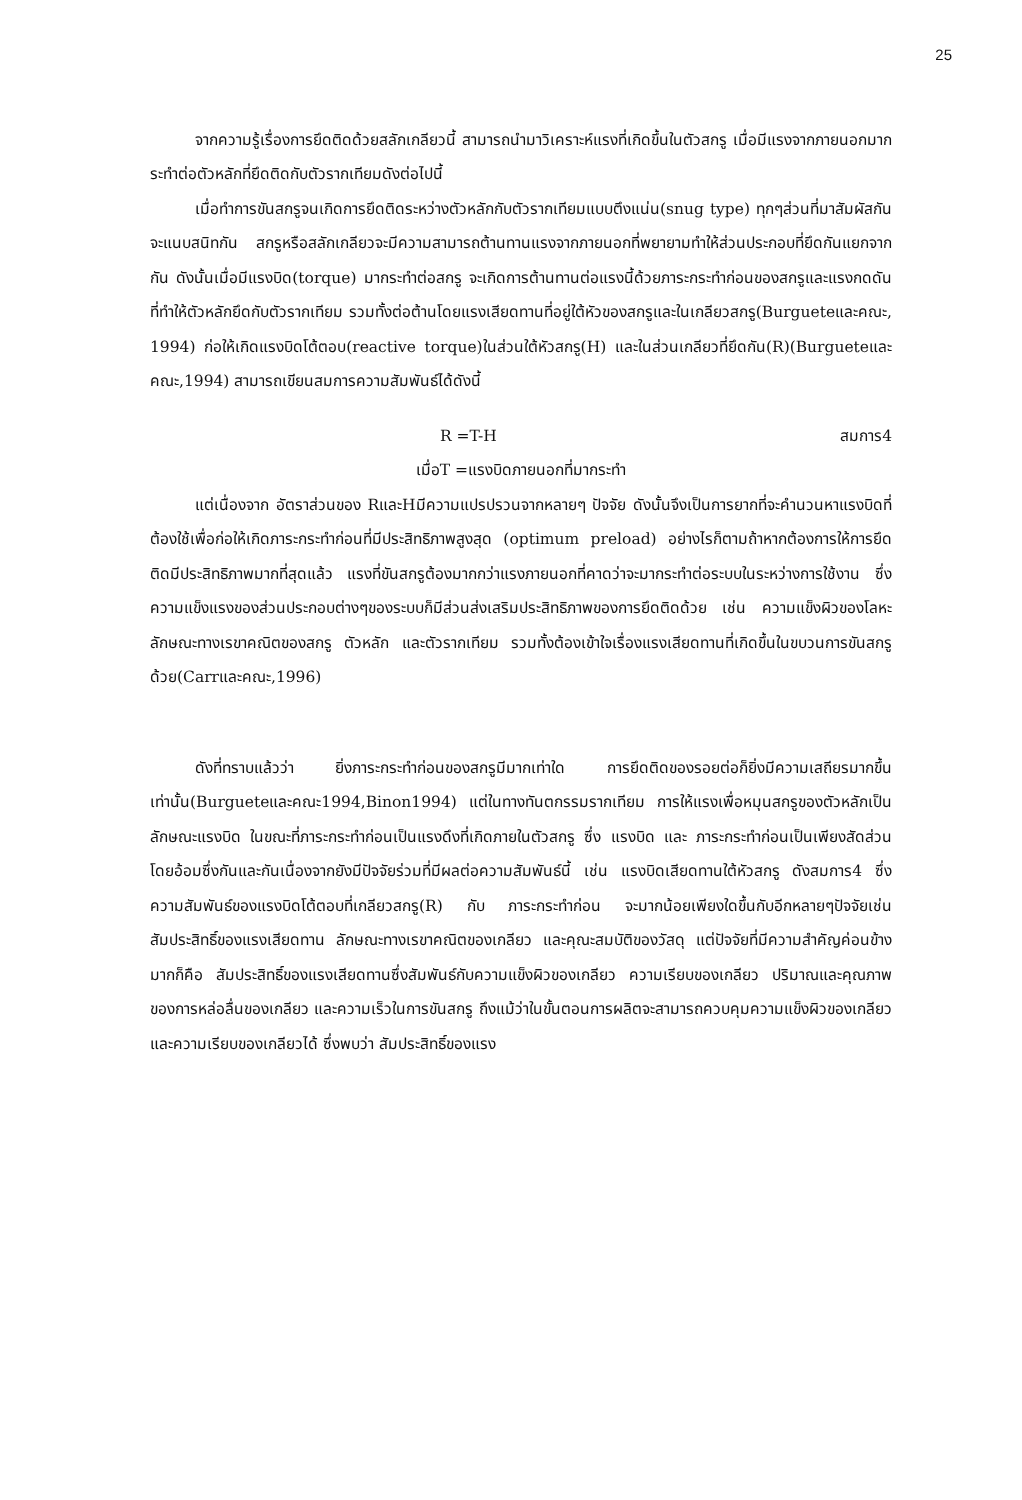25
จากความรู้เรื่องการยึดติดด้วยสลักเกลียวนี้ สามารถนำมาวิเคราะห์แรงที่เกิดขึ้นในตัวสกรู เมื่อมีแรงจากภายนอกมากระทำต่อตัวหลักที่ยึดติดกับตัวรากเทียมดังต่อไปนี้
เมื่อทำการขันสกรูจนเกิดการยึดติดระหว่างตัวหลักกับตัวรากเทียมแบบตึงแน่น(snug type) ทุกๆส่วนที่มาสัมผัสกันจะแนบสนิทกัน สกรูหรือสลักเกลียวจะมีความสามารถต้านทานแรงจากภายนอกที่พยายามทำให้ส่วนประกอบที่ยึดกันแยกจากกัน ดังนั้นเมื่อมีแรงบิด(torque) มากระทำต่อสกรู จะเกิดการต้านทานต่อแรงนี้ด้วยภาระกระทำก่อนของสกรูและแรงกดดันที่ทำให้ตัวหลักยึดกับตัวรากเทียม รวมทั้งต่อต้านโดยแรงเสียดทานที่อยู่ใต้หัวของสกรูและในเกลียวสกรู(Burgueteและคณะ, 1994) ก่อให้เกิดแรงบิดโต้ตอบ(reactive torque)ในส่วนใต้หัวสกรู(H) และในส่วนเกลียวที่ยึดกัน(R)(Burgueteและคณะ,1994) สามารถเขียนสมการความสัมพันธ์ได้ดังนี้
R =T-H สมการ4
เมื่อT =แรงบิดภายนอกที่มากระทำ
แต่เนื่องจาก อัตราส่วนของ RและHมีความแปรปรวนจากหลายๆ ปัจจัย ดังนั้นจึงเป็นการยากที่จะคำนวนหาแรงบิดที่ต้องใช้เพื่อก่อให้เกิดภาระกระทำก่อนที่มีประสิทธิภาพสูงสุด (optimum preload) อย่างไรก็ตามถ้าหากต้องการให้การยึดติดมีประสิทธิภาพมากที่สุดแล้ว แรงที่ขันสกรูต้องมากกว่าแรงภายนอกที่คาดว่าจะมากระทำต่อระบบในระหว่างการใช้งาน ซึ่งความแข็งแรงของส่วนประกอบต่างๆของระบบก็มีส่วนส่งเสริมประสิทธิภาพของการยึดติดด้วย เช่น ความแข็งผิวของโลหะ ลักษณะทางเรขาคณิตของสกรู ตัวหลัก และตัวรากเทียม รวมทั้งต้องเข้าใจเรื่องแรงเสียดทานที่เกิดขึ้นในขบวนการขันสกรูด้วย(Carrและคณะ,1996)
ดังที่ทราบแล้วว่า ยิ่งภาระกระทำก่อนของสกรูมีมากเท่าใด การยึดติดของรอยต่อก็ยิ่งมีความเสถียรมากขึ้นเท่านั้น(Burgueteและคณะ1994,Binon1994) แต่ในทางทันตกรรมรากเทียม การให้แรงเพื่อหมุนสกรูของตัวหลักเป็นลักษณะแรงบิด ในขณะที่ภาระกระทำก่อนเป็นแรงดึงที่เกิดภายในตัวสกรู ซึ่ง แรงบิด และ ภาระกระทำก่อนเป็นเพียงสัดส่วนโดยอ้อมซึ่งกันและกันเนื่องจากยังมีปัจจัยร่วมที่มีผลต่อความสัมพันธ์นี้ เช่น แรงบิดเสียดทานใต้หัวสกรู ดังสมการ4 ซึ่งความสัมพันธ์ของแรงบิดโต้ตอบที่เกลียวสกรู(R) กับ ภาระกระทำก่อน จะมากน้อยเพียงใดขึ้นกับอีกหลายๆปัจจัยเช่น สัมประสิทธิ์ของแรงเสียดทาน ลักษณะทางเรขาคณิตของเกลียว และคุณะสมบัติของวัสดุ แต่ปัจจัยที่มีความสำคัญค่อนข้างมากก็คือ สัมประสิทธิ์ของแรงเสียดทานซึ่งสัมพันธ์กับความแข็งผิวของเกลียว ความเรียบของเกลียว ปริมาณและคุณภาพของการหล่อลื่นของเกลียว และความเร็วในการขันสกรู ถึงแม้ว่าในขั้นตอนการผลิตจะสามารถควบคุมความแข็งผิวของเกลียว และความเรียบของเกลียวได้ ซึ่งพบว่า สัมประสิทธิ์ของแรง